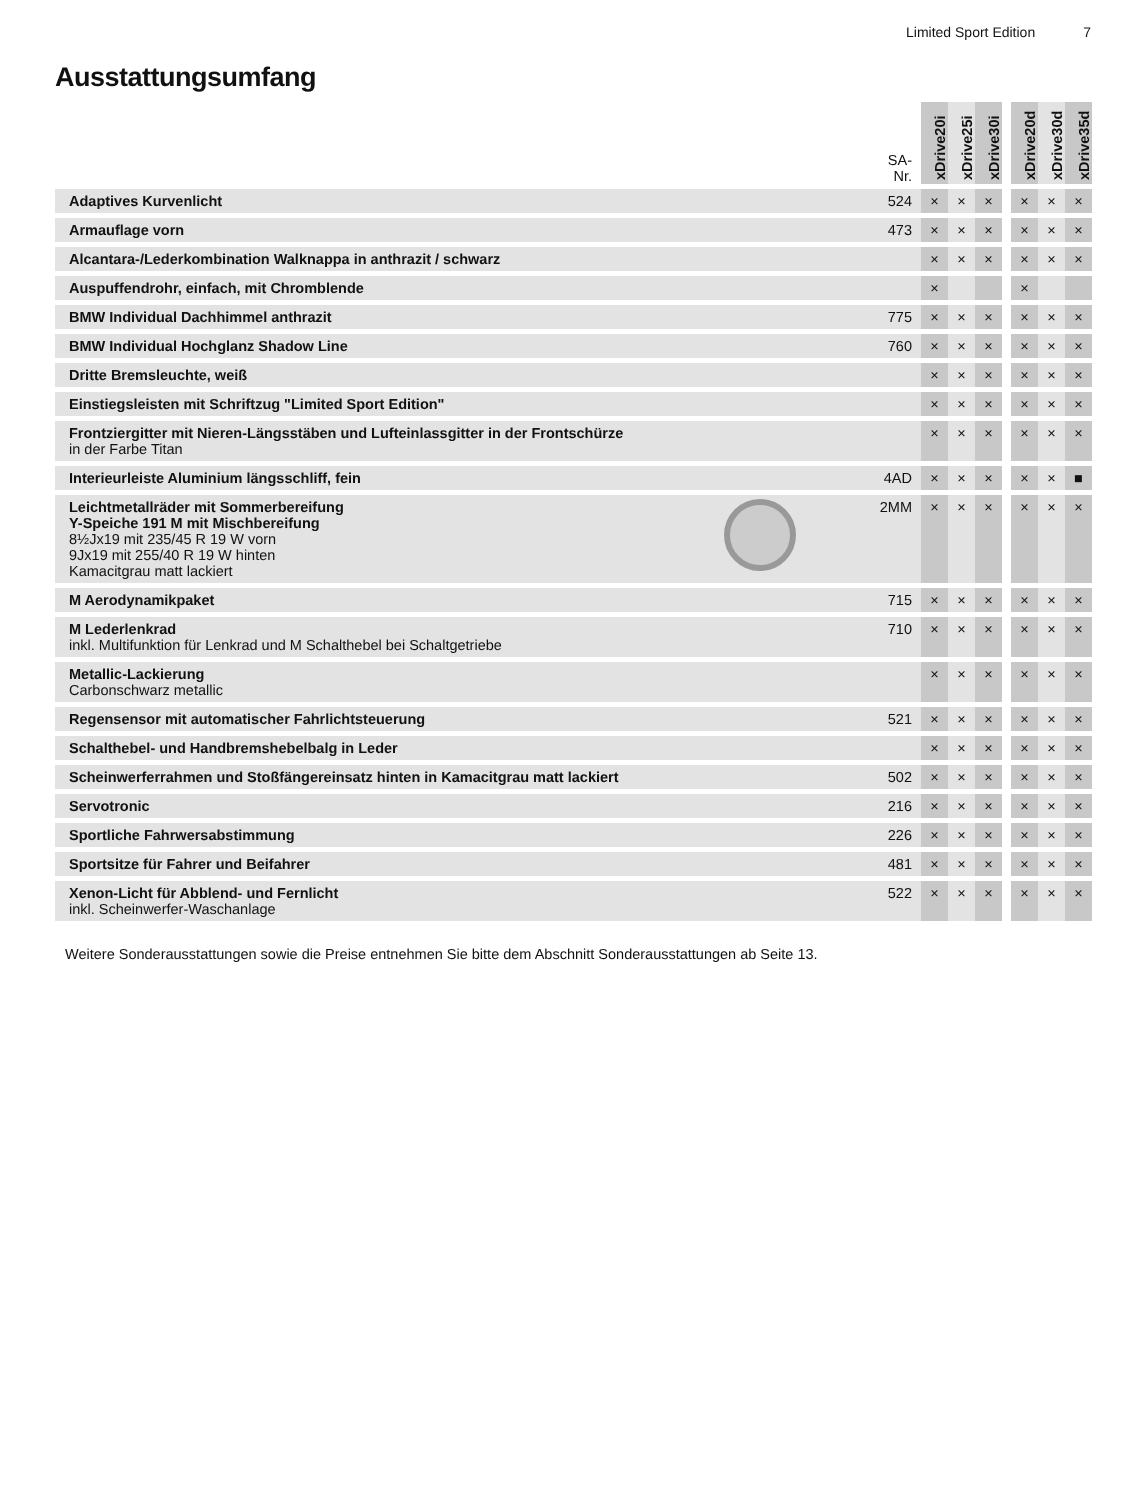Limited Sport Edition 7
Ausstattungsumfang
| | SA- Nr. | xDrive20i | xDrive25i | xDrive30i | | xDrive20d | xDrive30d | xDrive35d |
| --- | --- | --- | --- | --- | --- | --- | --- | --- |
| Adaptives Kurvenlicht | 524 | × | × | × | | × | × | × |
| Armauflage vorn | 473 | × | × | × | | × | × | × |
| Alcantara-/Lederkombination Walknappa in anthrazit / schwarz | | × | × | × | | × | × | × |
| Auspuffendrohr, einfach, mit Chromblende | | × | | | | × | | |
| BMW Individual Dachhimmel anthrazit | 775 | × | × | × | | × | × | × |
| BMW Individual Hochglanz Shadow Line | 760 | × | × | × | | × | × | × |
| Dritte Bremsleuchte, weiß | | × | × | × | | × | × | × |
| Einstiegsleisten mit Schriftzug "Limited Sport Edition" | | × | × | × | | × | × | × |
| Frontziergitter mit Nieren-Längsstäben und Lufteinlassgitter in der Frontschürze in der Farbe Titan | | × | × | × | | × | × | × |
| Interieurleiste Aluminium längsschliff, fein | 4AD | × | × | × | | × | × | ■ |
| Leichtmetallräder mit Sommerbereifung Y-Speiche 191 M mit Mischbereifung 8½Jx19 mit 235/45 R 19 W vorn 9Jx19 mit 255/40 R 19 W hinten Kamacitgrau matt lackiert | 2MM | × | × | × | | × | × | × |
| M Aerodynamikpaket | 715 | × | × | × | | × | × | × |
| M Lederlenkrad inkl. Multifunktion für Lenkrad und M Schalthebel bei Schaltgetriebe | 710 | × | × | × | | × | × | × |
| Metallic-Lackierung Carbonschwarz metallic | | × | × | × | | × | × | × |
| Regensensor mit automatischer Fahrlichtsteuerung | 521 | × | × | × | | × | × | × |
| Schalthebel- und Handbremshebelbalg in Leder | | × | × | × | | × | × | × |
| Scheinwerferrahmen und Stoßfängereinsatz hinten in Kamacitgrau matt lackiert | 502 | × | × | × | | × | × | × |
| Servotronic | 216 | × | × | × | | × | × | × |
| Sportliche Fahrwersabstimmung | 226 | × | × | × | | × | × | × |
| Sportsitze für Fahrer und Beifahrer | 481 | × | × | × | | × | × | × |
| Xenon-Licht für Abblend- und Fernlicht inkl. Scheinwerfer-Waschanlage | 522 | × | × | × | | × | × | × |
Weitere Sonderausstattungen sowie die Preise entnehmen Sie bitte dem Abschnitt Sonderausstattungen ab Seite 13.